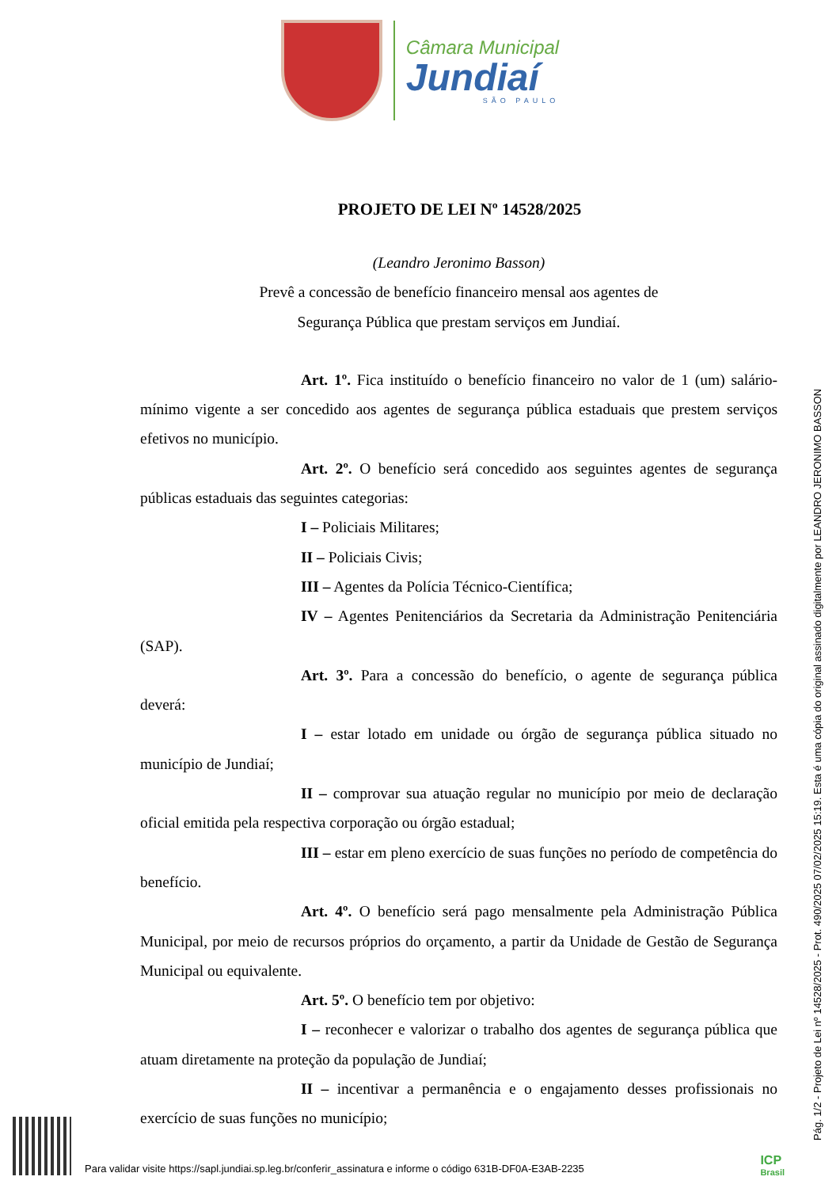Câmara Municipal
Jundiaí
SÃO PAULO
PROJETO DE LEI Nº 14528/2025
(Leandro Jeronimo Basson)
Prevê a concessão de benefício financeiro mensal aos agentes de
Segurança Pública que prestam serviços em Jundiaí.
Art. 1º. Fica instituído o benefício financeiro no valor de 1 (um) salário-mínimo vigente a ser concedido aos agentes de segurança pública estaduais que prestem serviços efetivos no município.
Art. 2º. O benefício será concedido aos seguintes agentes de segurança públicas estaduais das seguintes categorias:
I – Policiais Militares;
II – Policiais Civis;
III – Agentes da Polícia Técnico-Científica;
IV – Agentes Penitenciários da Secretaria da Administração Penitenciária (SAP).
Art. 3º. Para a concessão do benefício, o agente de segurança pública deverá:
I – estar lotado em unidade ou órgão de segurança pública situado no município de Jundiaí;
II – comprovar sua atuação regular no município por meio de declaração oficial emitida pela respectiva corporação ou órgão estadual;
III – estar em pleno exercício de suas funções no período de competência do benefício.
Art. 4º. O benefício será pago mensalmente pela Administração Pública Municipal, por meio de recursos próprios do orçamento, a partir da Unidade de Gestão de Segurança Municipal ou equivalente.
Art. 5º. O benefício tem por objetivo:
I – reconhecer e valorizar o trabalho dos agentes de segurança pública que atuam diretamente na proteção da população de Jundiaí;
II – incentivar a permanência e o engajamento desses profissionais no exercício de suas funções no município;
Pág. 1/2 - Projeto de Lei nº 14528/2025 - Prot. 490/2025 07/02/2025 15:19. Esta é uma cópia do original assinado digitalmente por LEANDRO JERONIMO BASSON
Para validar visite https://sapl.jundiai.sp.leg.br/conferir_assinatura e informe o código 631B-DF0A-E3AB-2235
ICP
Brasil